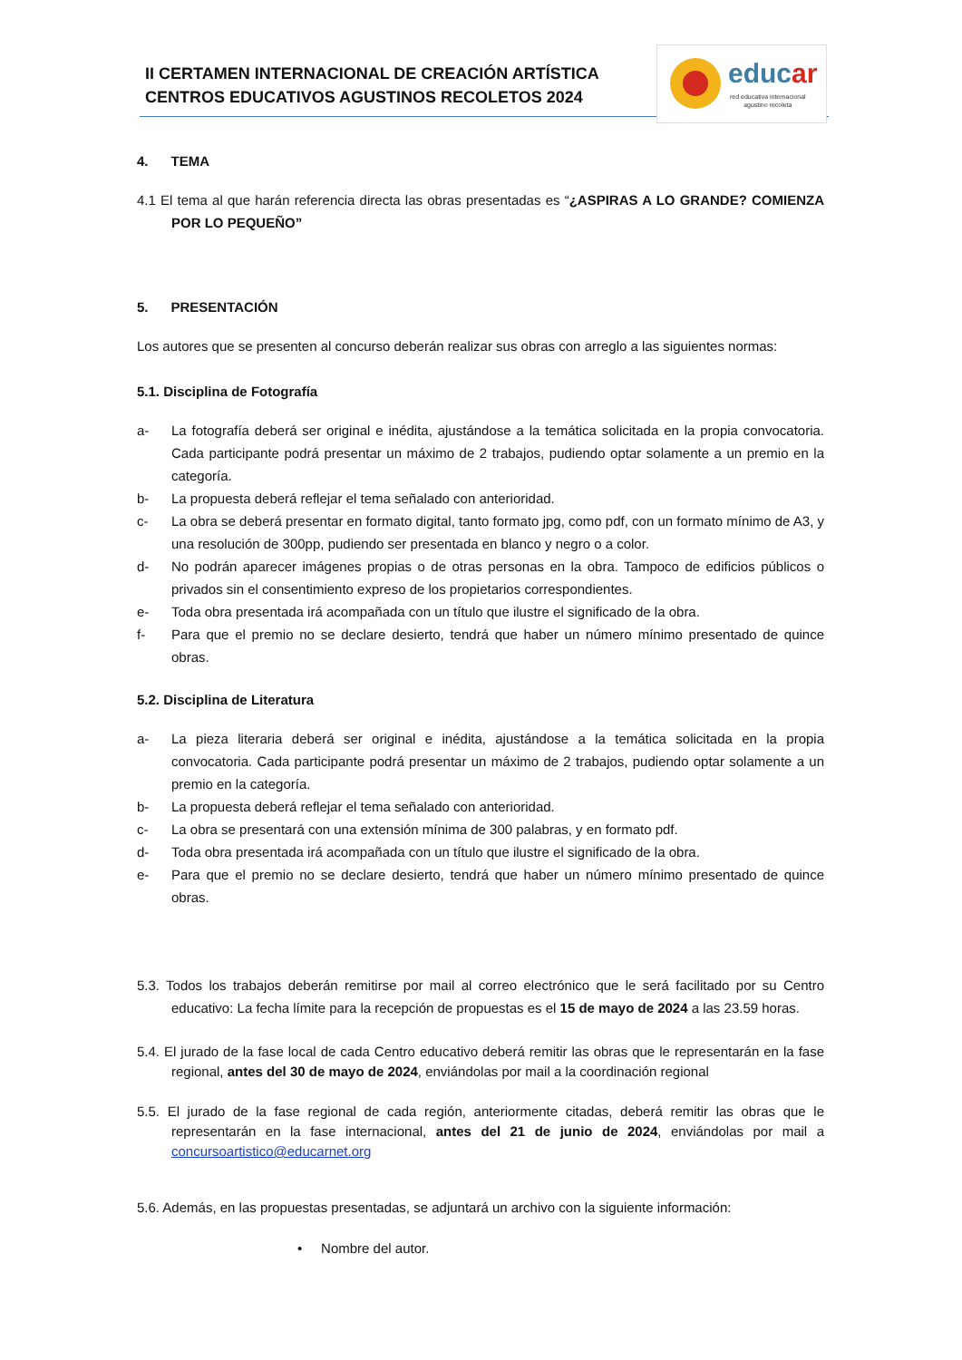II CERTAMEN INTERNACIONAL DE CREACIÓN ARTÍSTICA
CENTROS EDUCATIVOS AGUSTINOS RECOLETOS 2024
educar
red educativa internacional
agustino recoleta
4. TEMA
4.1 El tema al que harán referencia directa las obras presentadas es “¿ASPIRAS A LO GRANDE? COMIENZA POR LO PEQUEÑO”
5. PRESENTACIÓN
Los autores que se presenten al concurso deberán realizar sus obras con arreglo a las siguientes normas:
5.1. Disciplina de Fotografía
a- La fotografía deberá ser original e inédita, ajustándose a la temática solicitada en la propia convocatoria. Cada participante podrá presentar un máximo de 2 trabajos, pudiendo optar solamente a un premio en la categoría.
b- La propuesta deberá reflejar el tema señalado con anterioridad.
c- La obra se deberá presentar en formato digital, tanto formato jpg, como pdf, con un formato mínimo de A3, y una resolución de 300pp, pudiendo ser presentada en blanco y negro o a color.
d- No podrán aparecer imágenes propias o de otras personas en la obra. Tampoco de edificios públicos o privados sin el consentimiento expreso de los propietarios correspondientes.
e- Toda obra presentada irá acompañada con un título que ilustre el significado de la obra.
f- Para que el premio no se declare desierto, tendrá que haber un número mínimo presentado de quince obras.
5.2. Disciplina de Literatura
a- La pieza literaria deberá ser original e inédita, ajustándose a la temática solicitada en la propia convocatoria. Cada participante podrá presentar un máximo de 2 trabajos, pudiendo optar solamente a un premio en la categoría.
b- La propuesta deberá reflejar el tema señalado con anterioridad.
c- La obra se presentará con una extensión mínima de 300 palabras, y en formato pdf.
d- Toda obra presentada irá acompañada con un título que ilustre el significado de la obra.
e- Para que el premio no se declare desierto, tendrá que haber un número mínimo presentado de quince obras.
5.3. Todos los trabajos deberán remitirse por mail al correo electrónico que le será facilitado por su Centro educativo: La fecha límite para la recepción de propuestas es el 15 de mayo de 2024 a las 23.59 horas.
5.4. El jurado de la fase local de cada Centro educativo deberá remitir las obras que le representarán en la fase regional, antes del 30 de mayo de 2024, enviándolas por mail a la coordinación regional
5.5. El jurado de la fase regional de cada región, anteriormente citadas, deberá remitir las obras que le representarán en la fase internacional, antes del 21 de junio de 2024, enviándolas por mail a concursoartistico@educarnet.org
5.6. Además, en las propuestas presentadas, se adjuntará un archivo con la siguiente información:
• Nombre del autor.